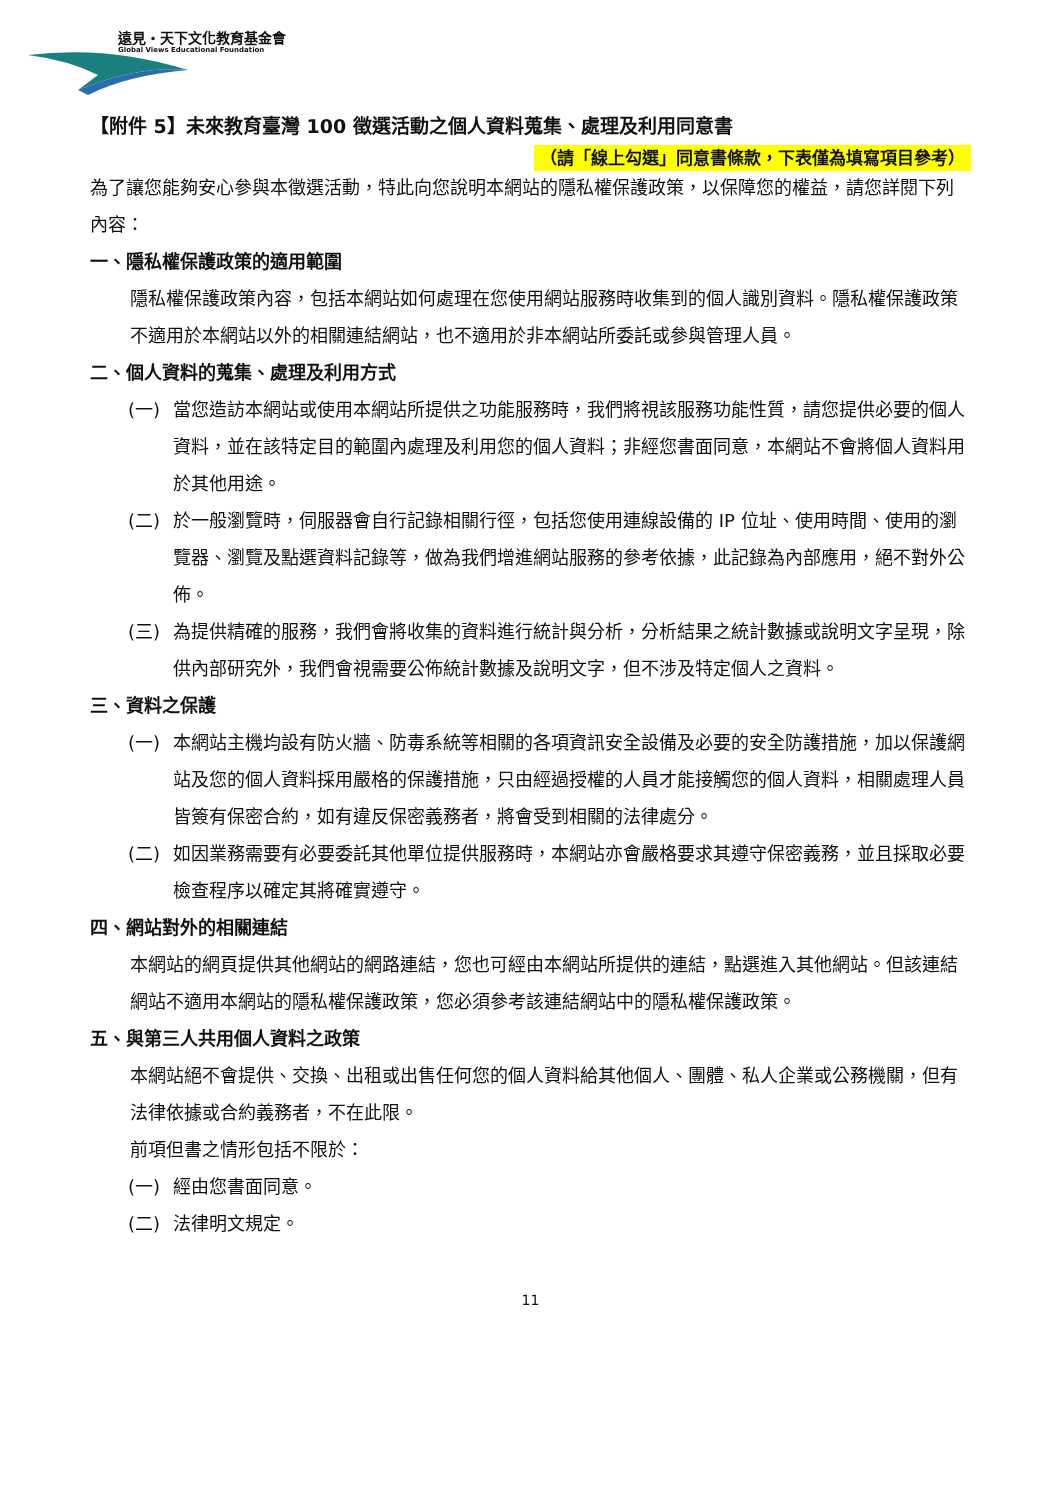遠見・天下文化教育基金會
Global Views Educational Foundation
【附件 5】未來教育臺灣 100 徵選活動之個人資料蒐集、處理及利用同意書
（請「線上勾選」同意書條款，下表僅為填寫項目參考）
為了讓您能夠安心參與本徵選活動，特此向您說明本網站的隱私權保護政策，以保障您的權益，請您詳閱下列內容：
一、隱私權保護政策的適用範圍
隱私權保護政策內容，包括本網站如何處理在您使用網站服務時收集到的個人識別資料。隱私權保護政策不適用於本網站以外的相關連結網站，也不適用於非本網站所委託或參與管理人員。
二、個人資料的蒐集、處理及利用方式
(一) 當您造訪本網站或使用本網站所提供之功能服務時，我們將視該服務功能性質，請您提供必要的個人資料，並在該特定目的範圍內處理及利用您的個人資料；非經您書面同意，本網站不會將個人資料用於其他用途。
(二) 於一般瀏覽時，伺服器會自行記錄相關行徑，包括您使用連線設備的 IP 位址、使用時間、使用的瀏覽器、瀏覽及點選資料記錄等，做為我們增進網站服務的參考依據，此記錄為內部應用，絕不對外公佈。
(三) 為提供精確的服務，我們會將收集的資料進行統計與分析，分析結果之統計數據或說明文字呈現，除供內部研究外，我們會視需要公佈統計數據及說明文字，但不涉及特定個人之資料。
三、資料之保護
(一) 本網站主機均設有防火牆、防毒系統等相關的各項資訊安全設備及必要的安全防護措施，加以保護網站及您的個人資料採用嚴格的保護措施，只由經過授權的人員才能接觸您的個人資料，相關處理人員皆簽有保密合約，如有違反保密義務者，將會受到相關的法律處分。
(二) 如因業務需要有必要委託其他單位提供服務時，本網站亦會嚴格要求其遵守保密義務，並且採取必要檢查程序以確定其將確實遵守。
四、網站對外的相關連結
本網站的網頁提供其他網站的網路連結，您也可經由本網站所提供的連結，點選進入其他網站。但該連結網站不適用本網站的隱私權保護政策，您必須參考該連結網站中的隱私權保護政策。
五、與第三人共用個人資料之政策
本網站絕不會提供、交換、出租或出售任何您的個人資料給其他個人、團體、私人企業或公務機關，但有法律依據或合約義務者，不在此限。
前項但書之情形包括不限於：
(一) 經由您書面同意。
(二) 法律明文規定。
11